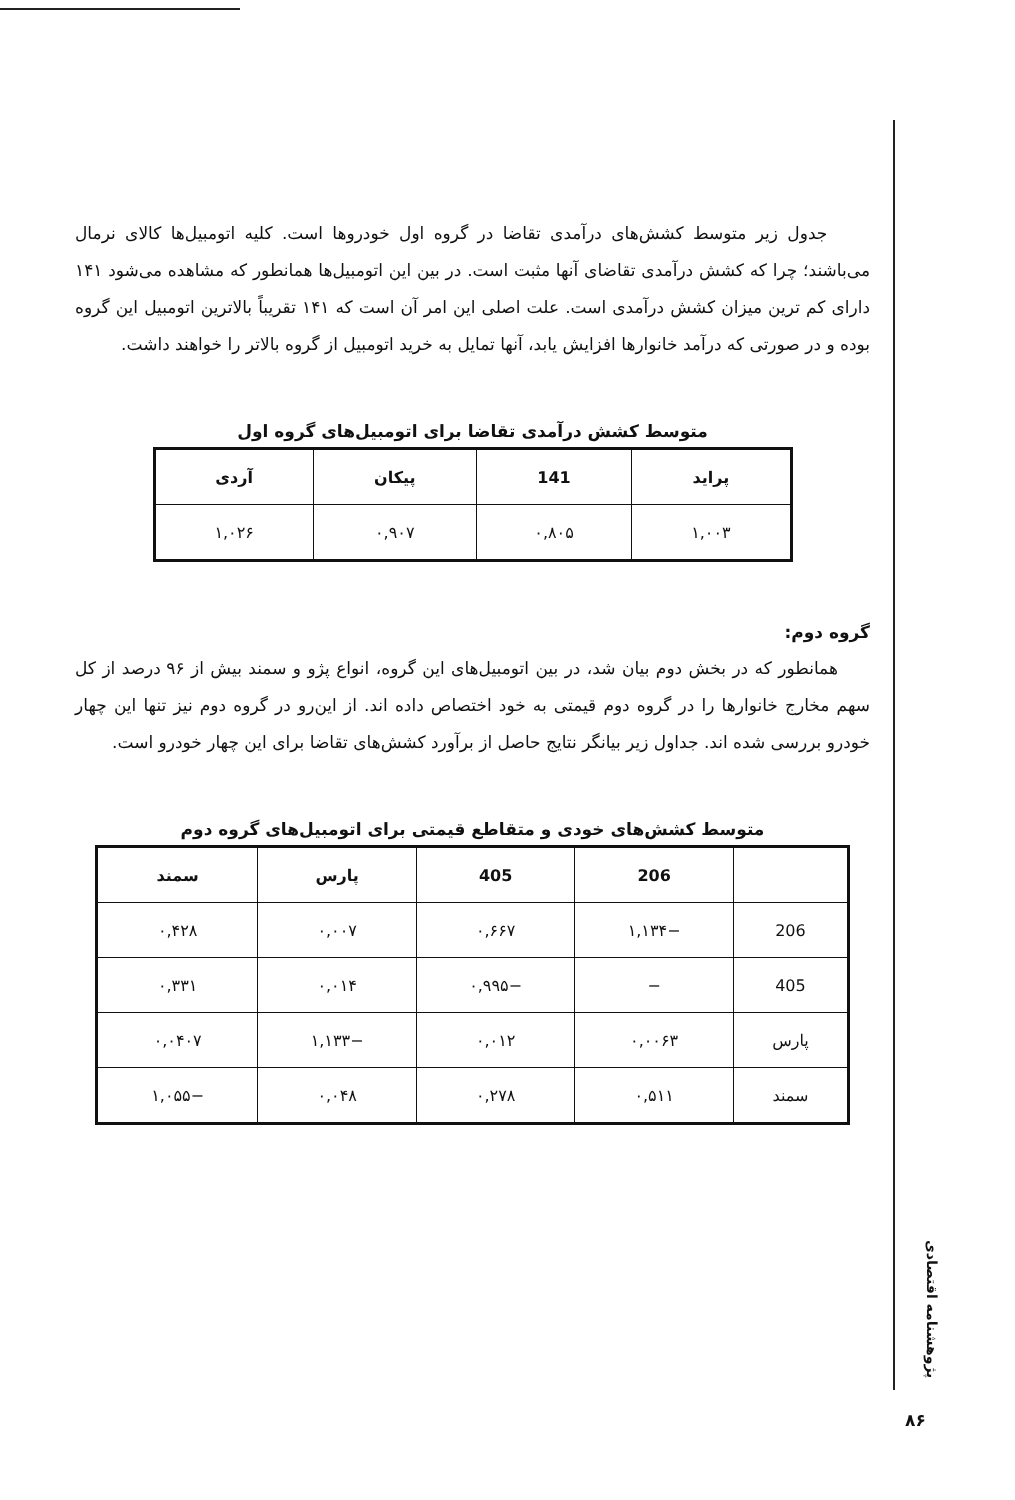جدول زیر متوسط کشش‌های درآمدی تقاضا در گروه اول خودروها است. کلیه اتومبیل‌ها کالای نرمال می‌باشند؛ چرا که کشش درآمدی تقاضای آنها مثبت است. در بین این اتومبیل‌ها همانطور که مشاهده می‌شود ۱۴۱ دارای کم ترین میزان کشش درآمدی است. علت اصلی این امر آن است که ۱۴۱ تقریباً بالاترین اتومبیل این گروه بوده و در صورتی که درآمد خانوارها افزایش یابد، آنها تمایل به خرید اتومبیل از گروه بالاتر را خواهند داشت.
متوسط کشش درآمدی تقاضا برای اتومبیل‌های گروه اول
| پراید | 141 | پیکان | آردی |
| --- | --- | --- | --- |
| ۱,۰۰۳ | ۰,۸۰۵ | ۰,۹۰۷ | ۱,۰۲۶ |
گروه دوم:
همانطور که در بخش دوم بیان شد، در بین اتومبیل‌های این گروه، انواع پژو و سمند بیش از ۹۶ درصد از کل سهم مخارج خانوارها را در گروه دوم قیمتی به خود اختصاص داده اند. از این‌رو در گروه دوم نیز تنها این چهار خودرو بررسی شده اند. جداول زیر بیانگر نتایج حاصل از برآورد کشش‌های تقاضا برای این چهار خودرو است.
متوسط کشش‌های خودی و متقاطع قیمتی برای اتومبیل‌های گروه دوم
| | 206 | 405 | پارس | سمند |
| --- | --- | --- | --- | --- |
| 206 | −۱,۱۳۴ | ۰,۶۶۷ | ۰,۰۰۷ | ۰,۴۲۸ |
| 405 | − | −۰,۹۹۵ | ۰,۰۱۴ | ۰,۳۳۱ |
| پارس | ۰,۰۰۶۳ | ۰,۰۱۲ | −۱,۱۳۳ | ۰,۰۴۰۷ |
| سمند | ۰,۵۱۱ | ۰,۲۷۸ | ۰,۰۴۸ | −۱,۰۵۵ |
پژوهشنامه اقتصادی
۸۶